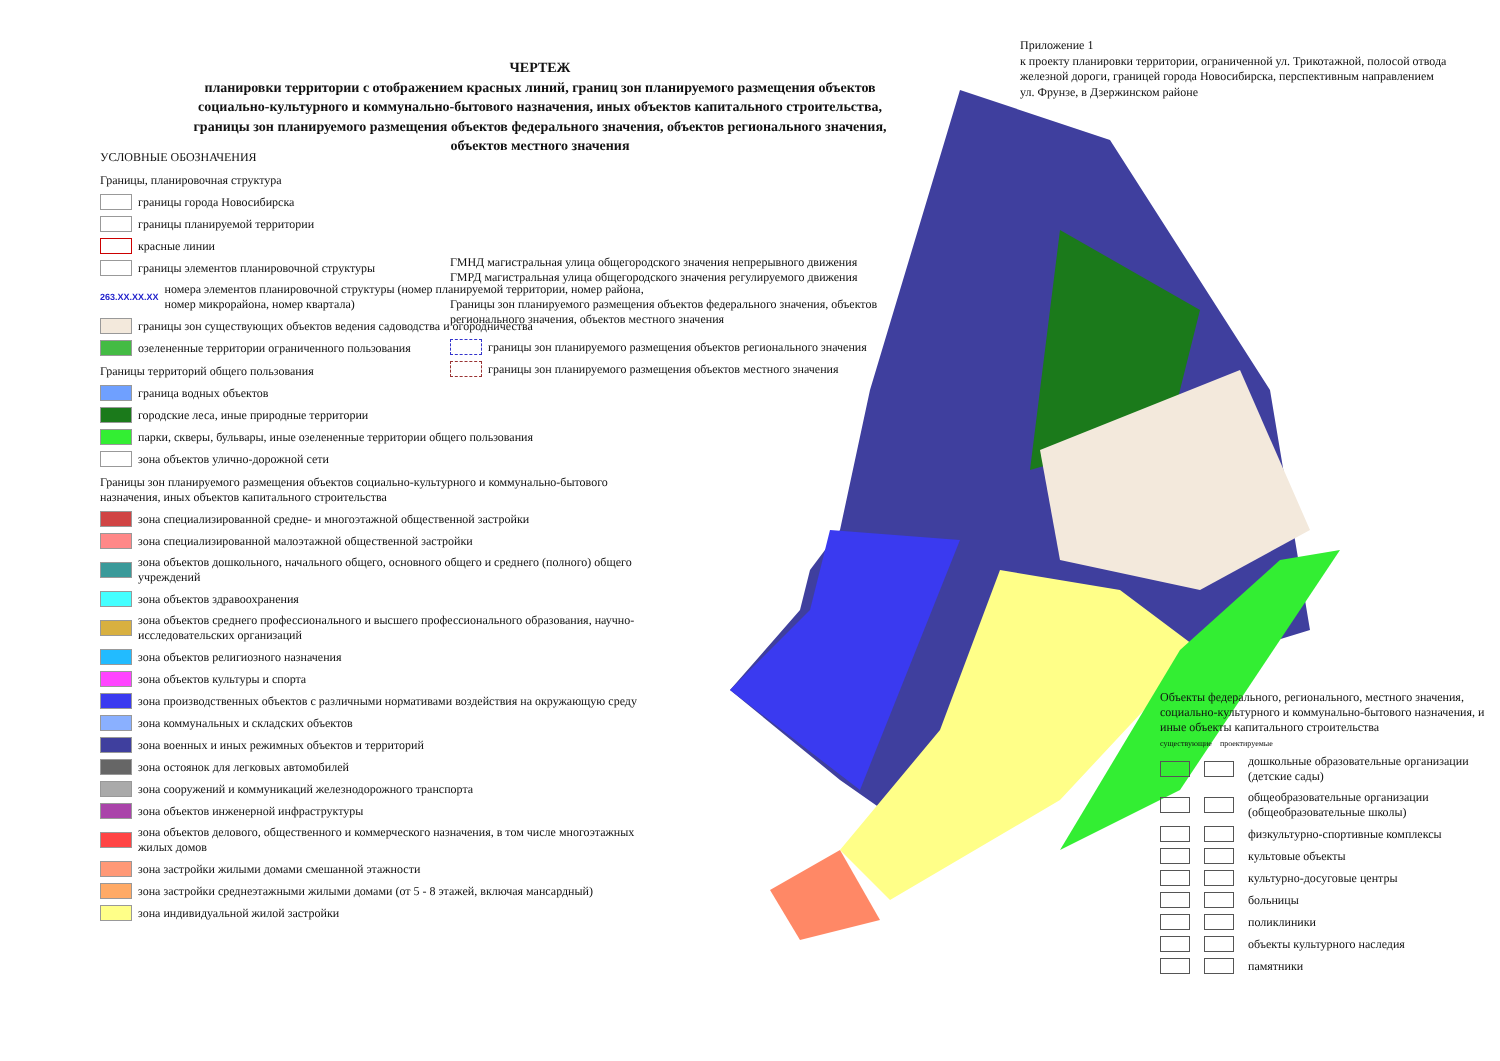ЧЕРТЕЖ
планировки территории с отображением красных линий, границ зон планируемого размещения объектов социально-культурного и коммунально-бытового назначения, иных объектов капитального строительства, границы зон планируемого размещения объектов федерального значения, объектов регионального значения, объектов местного значения
Приложение 1
к проекту планировки территории, ограниченной ул. Трикотажной, полосой отвода железной дороги, границей города Новосибирска, перспективным направлением ул. Фрунзе, в Дзержинском районе
УСЛОВНЫЕ ОБОЗНАЧЕНИЯ
Границы, планировочная структура
границы города Новосибирска
границы планируемой территории
красные линии
границы элементов планировочной структуры
263.XX.XX.XX номера элементов планировочной структуры (номер планируемой территории, номер района, номер микрорайона, номер квартала)
границы зон существующих объектов ведения садоводства и огородничества
озелененные территории ограниченного пользования
Границы территорий общего пользования
граница водных объектов
городские леса, иные природные территории
парки, скверы, бульвары, иные озелененные территории общего пользования
зона объектов улично-дорожной сети
Границы зон планируемого размещения объектов социально-культурного и коммунально-бытового назначения, иных объектов капитального строительства
зона специализированной средне- и многоэтажной общественной застройки
зона специализированной малоэтажной общественной застройки
зона объектов дошкольного, начального общего, основного общего и среднего (полного) общего учреждений
зона объектов здравоохранения
зона объектов среднего профессионального и высшего профессионального образования, научно-исследовательских организаций
зона объектов религиозного назначения
зона объектов культуры и спорта
зона производственных объектов с различными нормативами воздействия на окружающую среду
зона коммунальных и складских объектов
зона военных и иных режимных объектов и территорий
зона остоянок для легковых автомобилей
зона сооружений и коммуникаций железнодорожного транспорта
зона объектов инженерной инфраструктуры
зона объектов делового, общественного и коммерческого назначения, в том числе многоэтажных жилых домов
зона застройки жилыми домами смешанной этажности
зона застройки среднеэтажными жилыми домами (от 5 - 8 этажей, включая мансардный)
зона индивидуальной жилой застройки
ГМНД магистральная улица общегородского значения непрерывного движения
ГМРД магистральная улица общегородского значения регулируемого движения
Границы зон планируемого размещения объектов федерального значения, объектов регионального значения, объектов местного значения
границы зон планируемого размещения объектов регионального значения
границы зон планируемого размещения объектов местного значения
Объекты федерального, регионального, местного значения, социально-культурного и коммунально-бытового назначения, и иные объекты капитального строительства
существующие проектируемые
дошкольные образовательные организации (детские сады)
общеобразовательные организации (общеобразовательные школы)
физкультурно-спортивные комплексы
культовые объекты
культурно-досуговые центры
больницы
поликлиники
объекты культурного наследия
памятники